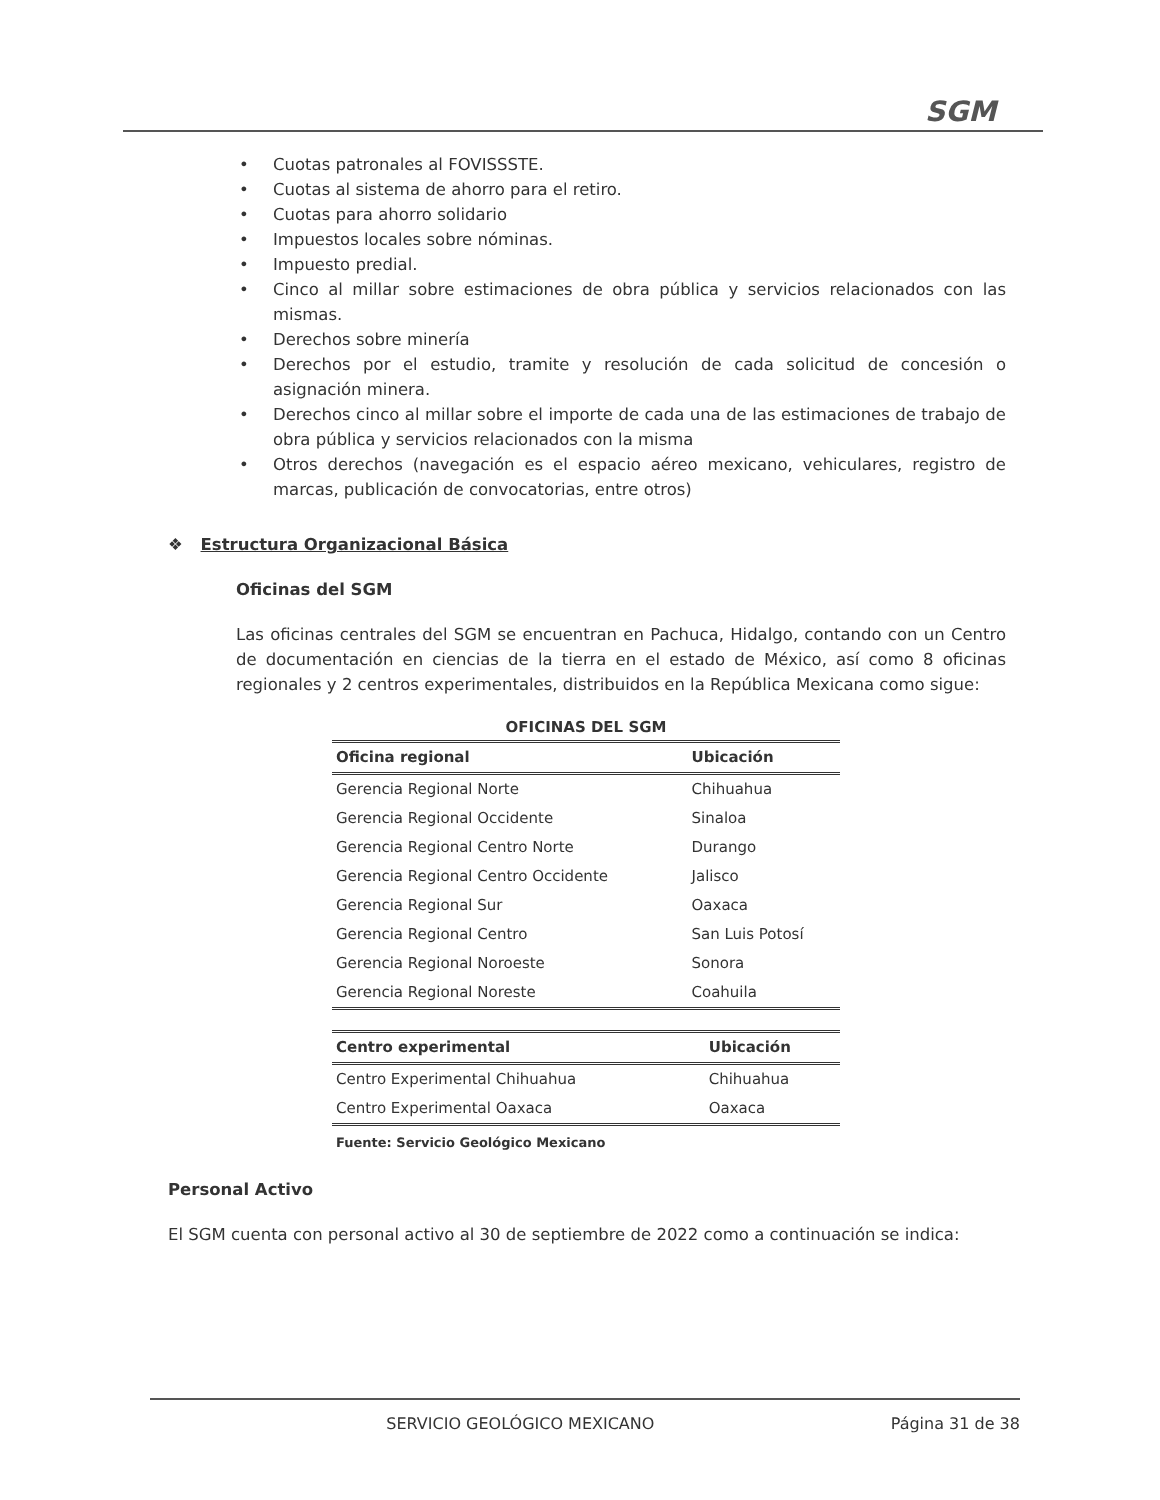SGM
• Cuotas patronales al FOVISSSTE.
• Cuotas al sistema de ahorro para el retiro.
• Cuotas para ahorro solidario
• Impuestos locales sobre nóminas.
• Impuesto predial.
• Cinco al millar sobre estimaciones de obra pública y servicios relacionados con las mismas.
• Derechos sobre minería
• Derechos por el estudio, tramite y resolución de cada solicitud de concesión o asignación minera.
• Derechos cinco al millar sobre el importe de cada una de las estimaciones de trabajo de obra pública y servicios relacionados con la misma
• Otros derechos (navegación es el espacio aéreo mexicano, vehiculares, registro de marcas, publicación de convocatorias, entre otros)
❖ Estructura Organizacional Básica
Oficinas del SGM
Las oficinas centrales del SGM se encuentran en Pachuca, Hidalgo, contando con un Centro de documentación en ciencias de la tierra en el estado de México, así como 8 oficinas regionales y 2 centros experimentales, distribuidos en la República Mexicana como sigue:
OFICINAS DEL SGM
| Oficina regional | Ubicación |
| --- | --- |
| Gerencia Regional Norte | Chihuahua |
| Gerencia Regional Occidente | Sinaloa |
| Gerencia Regional Centro Norte | Durango |
| Gerencia Regional Centro Occidente | Jalisco |
| Gerencia Regional Sur | Oaxaca |
| Gerencia Regional Centro | San Luis Potosí |
| Gerencia Regional Noroeste | Sonora |
| Gerencia Regional Noreste | Coahuila |
| Centro experimental | Ubicación |
| --- | --- |
| Centro Experimental Chihuahua | Chihuahua |
| Centro Experimental Oaxaca | Oaxaca |
Fuente: Servicio Geológico Mexicano
Personal Activo
El SGM cuenta con personal activo al 30 de septiembre de 2022 como a continuación se indica:
SERVICIO GEOLÓGICO MEXICANO Página 31 de 38